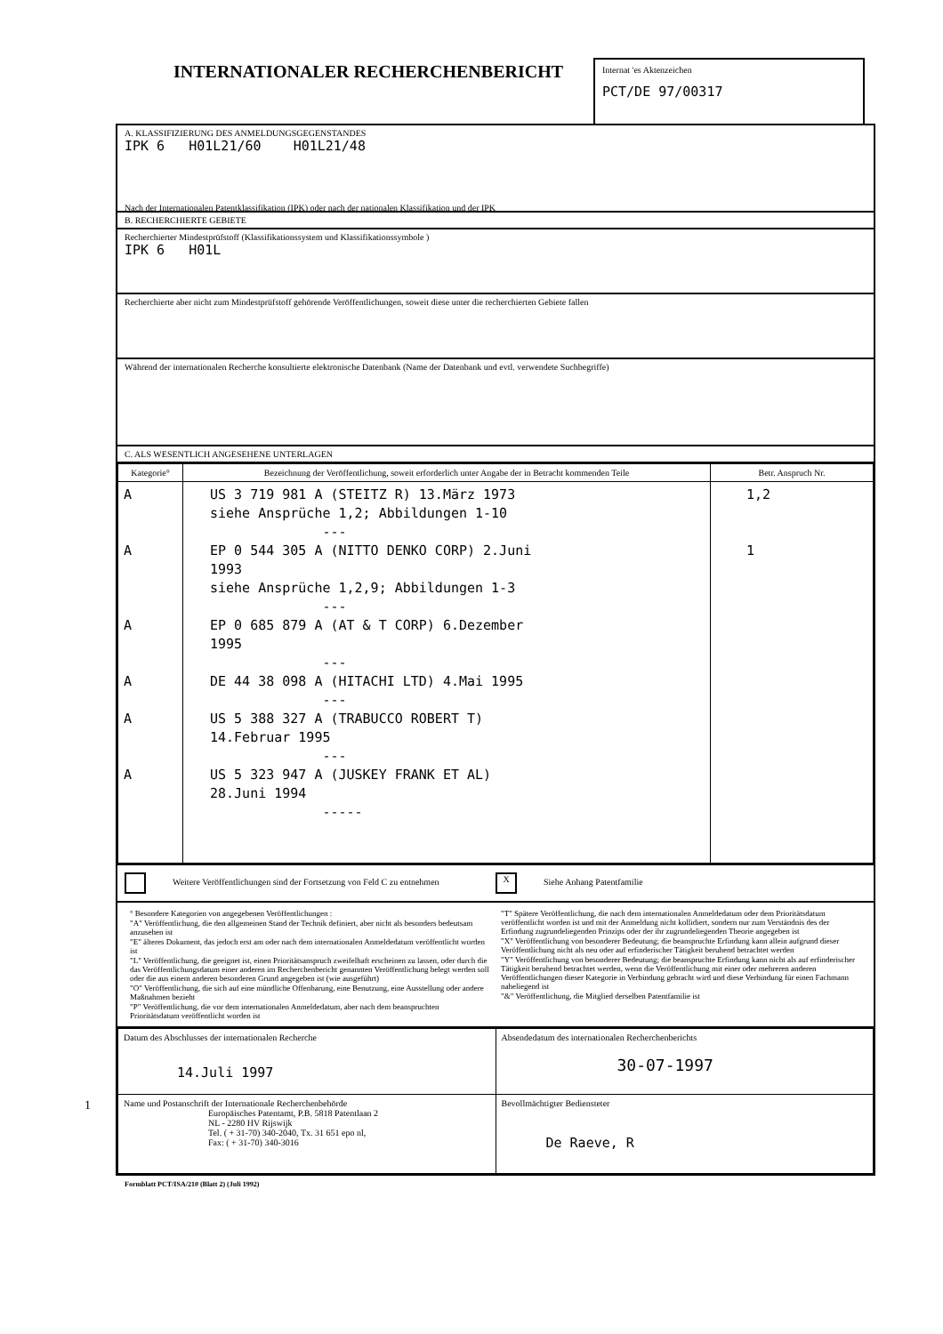INTERNATIONALER RECHERCHENBERICHT
Internat 'es Aktenzeichen
PCT/DE 97/00317
A. KLASSIFIZIERUNG DES ANMELDUNGSGEGENSTANDES
IPK 6 H01L21/60 H01L21/48
Nach der Internationalen Patentklassifikation (IPK) oder nach der nationalen Klassifikation und der IPK
B. RECHERCHIERTE GEBIETE
Recherchierter Mindestprüfstoff (Klassifikationssystem und Klassifikationssymbole )
IPK 6 H01L
Recherchierte aber nicht zum Mindestprüfstoff gehörende Veröffentlichungen, soweit diese unter die recherchierten Gebiete fallen
Während der internationalen Recherche konsultierte elektronische Datenbank (Name der Datenbank und evtl. verwendete Suchbegriffe)
C. ALS WESENTLICH ANGESEHENE UNTERLAGEN
| Kategorie° | Bezeichnung der Veröffentlichung, soweit erforderlich unter Angabe der in Betracht kommenden Teile | Betr. Anspruch Nr. |
| --- | --- | --- |
| A A A A A A | US 3 719 981 A (STEITZ R) 13.März 1973 siehe Ansprüche 1,2; Abbildungen 1-10 --- EP 0 544 305 A (NITTO DENKO CORP) 2.Juni 1993 siehe Ansprüche 1,2,9; Abbildungen 1-3 --- EP 0 685 879 A (AT & T CORP) 6.Dezember 1995 --- DE 44 38 098 A (HITACHI LTD) 4.Mai 1995 --- US 5 388 327 A (TRABUCCO ROBERT T) 14.Februar 1995 --- US 5 323 947 A (JUSKEY FRANK ET AL) 28.Juni 1994 ----- | 1,2 1 |
Weitere Veröffentlichungen sind der Fortsetzung von Feld C zu entnehmen
X Siehe Anhang Patentfamilie
° Besondere Kategorien von angegebenen Veröffentlichungen :
"A" Veröffentlichung, die den allgemeinen Stand der Technik definiert, aber nicht als besonders bedeutsam anzusehen ist
"E" älteres Dokument, das jedoch erst am oder nach dem internationalen Anmeldedatum veröffentlicht worden ist
"L" Veröffentlichung, die geeignet ist, einen Prioritätsanspruch zweifelhaft erscheinen zu lassen, oder durch die das Veröffentlichungsdatum einer anderen im Recherchenbericht genannten Veröffentlichung belegt werden soll oder die aus einem anderen besonderen Grund angegeben ist (wie ausgeführt)
"O" Veröffentlichung, die sich auf eine mündliche Offenbarung, eine Benutzung, eine Ausstellung oder andere Maßnahmen bezieht
"P" Veröffentlichung, die vor dem internationalen Anmeldedatum, aber nach dem beanspruchten Prioritätsdatum veröffentlicht worden ist
"T" Spätere Veröffentlichung, die nach dem internationalen Anmeldedatum oder dem Prioritätsdatum veröffentlicht worden ist und mit der Anmeldung nicht kollidiert, sondern nur zum Verständnis des der Erfindung zugrundeliegenden Prinzips oder der ihr zugrundeliegenden Theorie angegeben ist
"X" Veröffentlichung von besonderer Bedeutung; die beanspruchte Erfindung kann allein aufgrund dieser Veröffentlichung nicht als neu oder auf erfinderischer Tätigkeit beruhend betrachtet werden
"Y" Veröffentlichung von besonderer Bedeutung; die beanspruchte Erfindung kann nicht als auf erfinderischer Tätigkeit beruhend betrachtet werden, wenn die Veröffentlichung mit einer oder mehreren anderen Veröffentlichungen dieser Kategorie in Verbindung gebracht wird und diese Verbindung für einen Fachmann naheliegend ist
"&" Veröffentlichung, die Mitglied derselben Patentfamilie ist
| Datum des Abschlusses der internationalen Recherche 14.Juli 1997 | Absendedatum des internationalen Recherchenberichts 30-07-1997 |
| Name und Postanschrift der Internationale Recherchenbehörde Europäisches Patentamt, P.B. 5818 Patentlaan 2 NL - 2280 HV Rijswijk Tel. ( + 31-70) 340-2040, Tx. 31 651 epo nl, Fax: ( + 31-70) 340-3016 | Bevollmächtigter Bediensteter De Raeve, R |
Formblatt PCT/ISA/210 (Blatt 2) (Juli 1992)
1